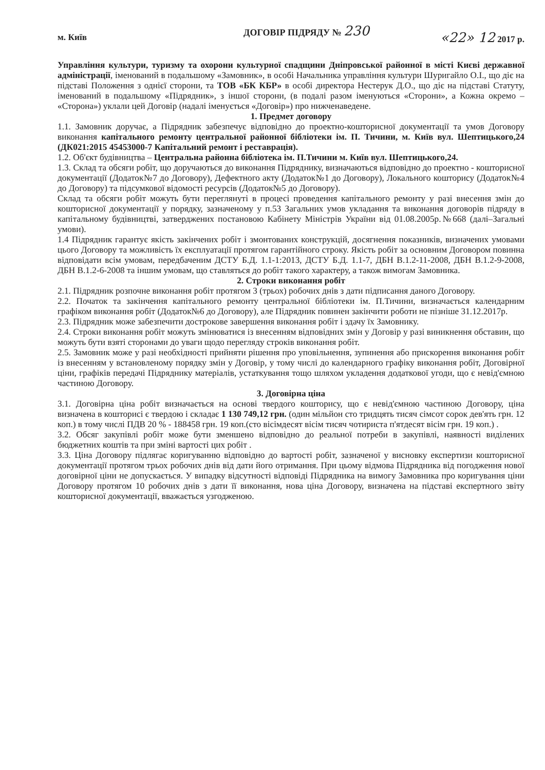ДОГОВІР ПІДРЯДУ № 230
м. Київ «22» 12 2017 р.
Управління культури, туризму та охорони культурної спадщини Дніпровської районної в місті Києві державної адміністрації, іменований в подальшому «Замовник», в особі Начальника управління культури Шуригайло О.І., що діє на підставі Положення з однієї сторони, та ТОВ «БК КБР» в особі директора Нестерук Д.О., що діє на підставі Статуту, іменований в подальшому «Підрядник», з іншої сторони, (в подалі разом іменуються «Сторони», а Кожна окремо – «Сторона») уклали цей Договір (надалі іменується «Договір») про нижченаведене.
1. Предмет договору
1.1. Замовник доручає, а Підрядник забезпечує відповідно до проектно-кошторисної документації та умов Договору виконання капітального ремонту центральної районної бібліотеки ім. П. Тичини, м. Київ вул. Шептицького,24 (ДК021:2015 45453000-7 Капітальний ремонт і реставрація).
1.2. Об'єкт будівництва – Центральна районна бібліотека ім. П.Тичини м. Київ вул. Шептицького,24.
1.3. Склад та обсяги робіт, що доручаються до виконання Підряднику, визначаються відповідно до проектно - кошторисної документації (Додаток№7 до Договору), Дефектного акту (Додаток№1 до Договору), Локального кошторису (Додаток№4 до Договору) та підсумкової відомості ресурсів (Додаток№5 до Договору).
Склад та обсяги робіт можуть бути переглянуті в процесі проведення капітального ремонту у разі внесення змін до кошторисної документації у порядку, зазначеному у п.53 Загальних умов укладання та виконання договорів підряду в капітальному будівництві, затверджених постановою Кабінету Міністрів України від 01.08.2005р.№668 (далі–Загальні умови).
1.4 Підрядник гарантує якість закінчених робіт і змонтованих конструкцій, досягнення показників, визначених умовами цього Договору та можливість їх експлуатації протягом гарантійного строку. Якість робіт за основним Договором повинна відповідати всім умовам, передбаченим ДСТУ Б.Д. 1.1-1:2013, ДСТУ Б.Д. 1.1-7, ДБН В.1.2-11-2008, ДБН В.1.2-9-2008, ДБН В.1.2-6-2008 та іншим умовам, що ставляться до робіт такого характеру, а також вимогам Замовника.
2. Строки виконання робіт
2.1. Підрядник розпочне виконання робіт протягом 3 (трьох) робочих днів з дати підписання даного Договору.
2.2. Початок та закінчення капітального ремонту центральної бібліотеки ім. П.Тичини, визначається календарним графіком виконання робіт (Додаток№6 до Договору), але Підрядник повинен закінчити роботи не пізніше 31.12.2017р.
2.3. Підрядник може забезпечити дострокове завершення виконання робіт і здачу їх Замовнику.
2.4. Строки виконання робіт можуть змінюватися із внесенням відповідних змін у Договір у разі виникнення обставин, що можуть бути взяті сторонами до уваги щодо перегляду строків виконання робіт.
2.5. Замовник може у разі необхідності прийняти рішення про уповільнення, зупинення або прискорення виконання робіт із внесенням у встановленому порядку змін у Договір, у тому числі до календарного графіку виконання робіт, Договірної ціни, графіків передачі Підряднику матеріалів, устаткування тощо шляхом укладення додаткової угоди, що є невід'ємною частиною Договору.
3. Договірна ціна
3.1. Договірна ціна робіт визначається на основі твердого кошторису, що є невід'ємною частиною Договору, ціна визначена в кошторисі є твердою і складає 1 130 749,12 грн. (один мільйон сто тридцять тисяч сімсот сорок дев'ять грн. 12 коп.) в тому числі ПДВ 20 % - 188458 грн. 19 коп.(сто вісімдесят вісім тисяч чотириста п'ятдесят вісім грн. 19 коп.) .
3.2. Обсяг закупівлі робіт може бути зменшено відповідно до реальної потреби в закупівлі, наявності виділених бюджетних коштів та при зміні вартості цих робіт .
3.3. Ціна Договору підлягає коригуванню відповідно до вартості робіт, зазначеної у висновку експертизи кошторисної документації протягом трьох робочих днів від дати його отримання. При цьому відмова Підрядника від погодження нової договірної ціни не допускається. У випадку відсутності відповіді Підрядника на вимогу Замовника про коригування ціни Договору протягом 10 робочих днів з дати її виконання, нова ціна Договору, визначена на підставі експертного звіту кошторисної документації, вважається узгодженою.